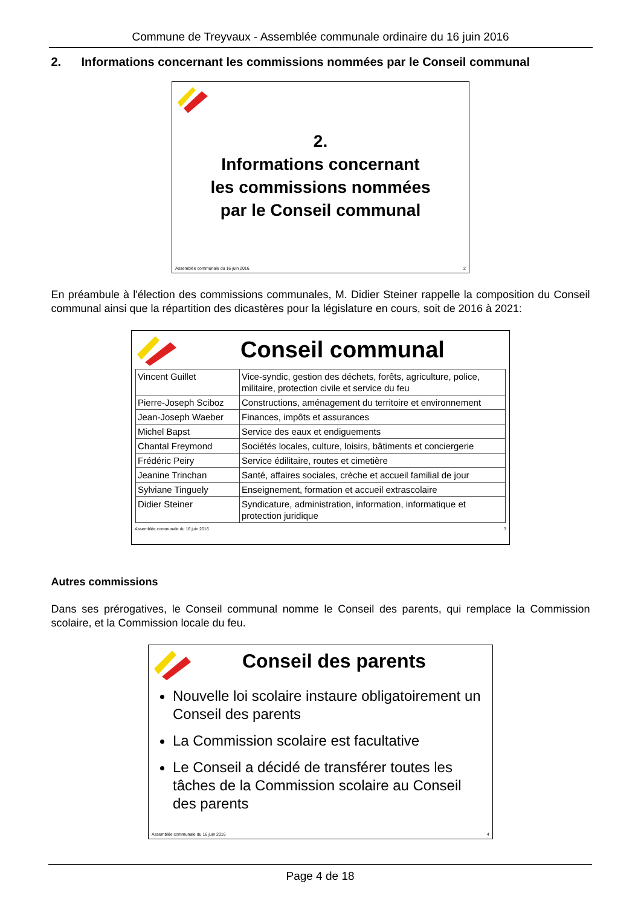Commune de Treyvaux - Assemblée communale ordinaire du 16 juin 2016
2. Informations concernant les commissions nommées par le Conseil communal
2.
Informations concernant
les commissions nommées
par le Conseil communal
Assemblée communale du 16 juin 2016 2
En préambule à l'élection des commissions communales, M. Didier Steiner rappelle la composition du Conseil communal ainsi que la répartition des dicastères pour la législature en cours, soit de 2016 à 2021:
Conseil communal
| Vincent Guillet | Vice-syndic, gestion des déchets, forêts, agriculture, police, militaire, protection civile et service du feu |
| Pierre-Joseph Sciboz | Constructions, aménagement du territoire et environnement |
| Jean-Joseph Waeber | Finances, impôts et assurances |
| Michel Bapst | Service des eaux et endiguements |
| Chantal Freymond | Sociétés locales, culture, loisirs, bâtiments et conciergerie |
| Frédéric Peiry | Service édilitaire, routes et cimetière |
| Jeanine Trinchan | Santé, affaires sociales, crèche et accueil familial de jour |
| Sylviane Tinguely | Enseignement, formation et accueil extrascolaire |
| Didier Steiner | Syndicature, administration, information, informatique et protection juridique |
Assemblée communale du 16 juin 2016 3
Autres commissions
Dans ses prérogatives, le Conseil communal nomme le Conseil des parents, qui remplace la Commission scolaire, et la Commission locale du feu.
Conseil des parents
Nouvelle loi scolaire instaure obligatoirement un Conseil des parents
La Commission scolaire est facultative
Le Conseil a décidé de transférer toutes les tâches de la Commission scolaire au Conseil des parents
Assemblée communale du 16 juin 2016 4
Page 4 de 18